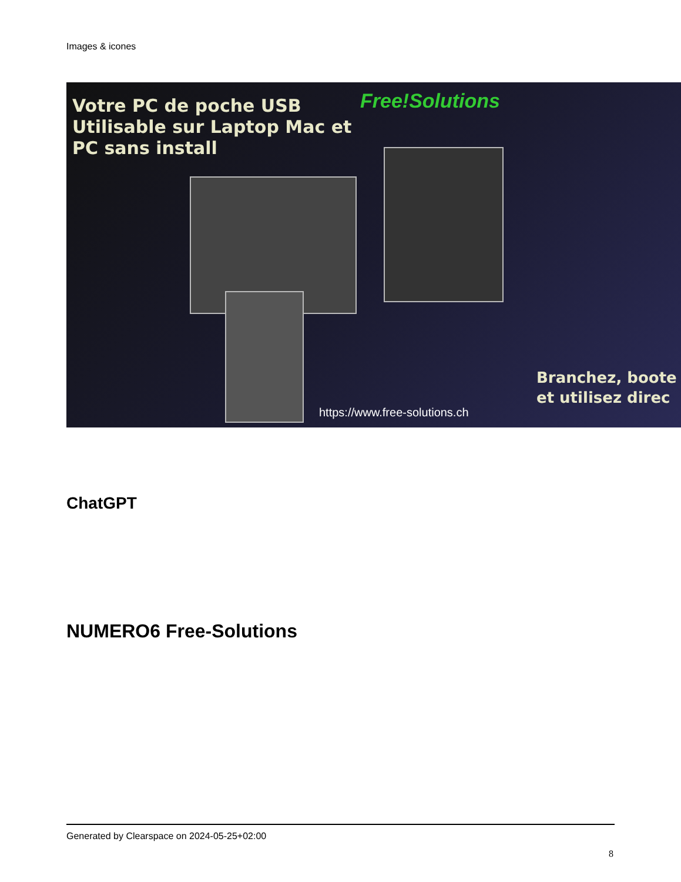Images & icones
Votre PC de poche USB
Utilisable sur Laptop Mac et
PC sans install
Free!Solutions
Branchez, boote
et utilisez direc
https://www.free-solutions.ch
ChatGPT
NUMERO6 Free-Solutions
Generated by Clearspace on 2024-05-25+02:00
8